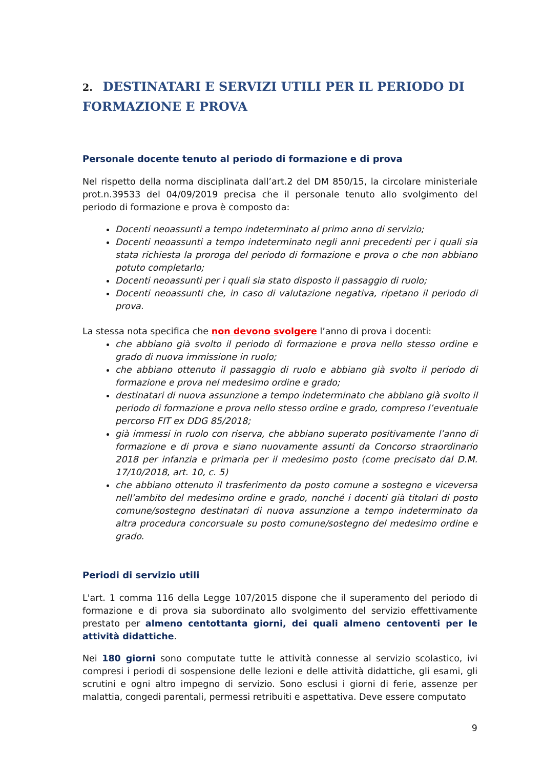2. DESTINATARI E SERVIZI UTILI PER IL PERIODO DI FORMAZIONE E PROVA
Personale docente tenuto al periodo di formazione e di prova
Nel rispetto della norma disciplinata dall’art.2 del DM 850/15, la circolare ministeriale prot.n.39533 del 04/09/2019 precisa che il personale tenuto allo svolgimento del periodo di formazione e prova è composto da:
Docenti neoassunti a tempo indeterminato al primo anno di servizio;
Docenti neoassunti a tempo indeterminato negli anni precedenti per i quali sia stata richiesta la proroga del periodo di formazione e prova o che non abbiano potuto completarlo;
Docenti neoassunti per i quali sia stato disposto il passaggio di ruolo;
Docenti neoassunti che, in caso di valutazione negativa, ripetano il periodo di prova.
La stessa nota specifica che non devono svolgere l’anno di prova i docenti:
che abbiano già svolto il periodo di formazione e prova nello stesso ordine e grado di nuova immissione in ruolo;
che abbiano ottenuto il passaggio di ruolo e abbiano già svolto il periodo di formazione e prova nel medesimo ordine e grado;
destinatari di nuova assunzione a tempo indeterminato che abbiano già svolto il periodo di formazione e prova nello stesso ordine e grado, compreso l’eventuale percorso FIT ex DDG 85/2018;
già immessi in ruolo con riserva, che abbiano superato positivamente l’anno di formazione e di prova e siano nuovamente assunti da Concorso straordinario 2018 per infanzia e primaria per il medesimo posto (come precisato dal D.M. 17/10/2018, art. 10, c. 5)
che abbiano ottenuto il trasferimento da posto comune a sostegno e viceversa nell’ambito del medesimo ordine e grado, nonché i docenti già titolari di posto comune/sostegno destinatari di nuova assunzione a tempo indeterminato da altra procedura concorsuale su posto comune/sostegno del medesimo ordine e grado.
Periodi di servizio utili
L'art. 1 comma 116 della Legge 107/2015 dispone che il superamento del periodo di formazione e di prova sia subordinato allo svolgimento del servizio effettivamente prestato per almeno centottanta giorni, dei quali almeno centoventi per le attività didattiche.
Nei 180 giorni sono computate tutte le attività connesse al servizio scolastico, ivi compresi i periodi di sospensione delle lezioni e delle attività didattiche, gli esami, gli scrutini e ogni altro impegno di servizio. Sono esclusi i giorni di ferie, assenze per malattia, congedi parentali, permessi retribuiti e aspettativa. Deve essere computato
9